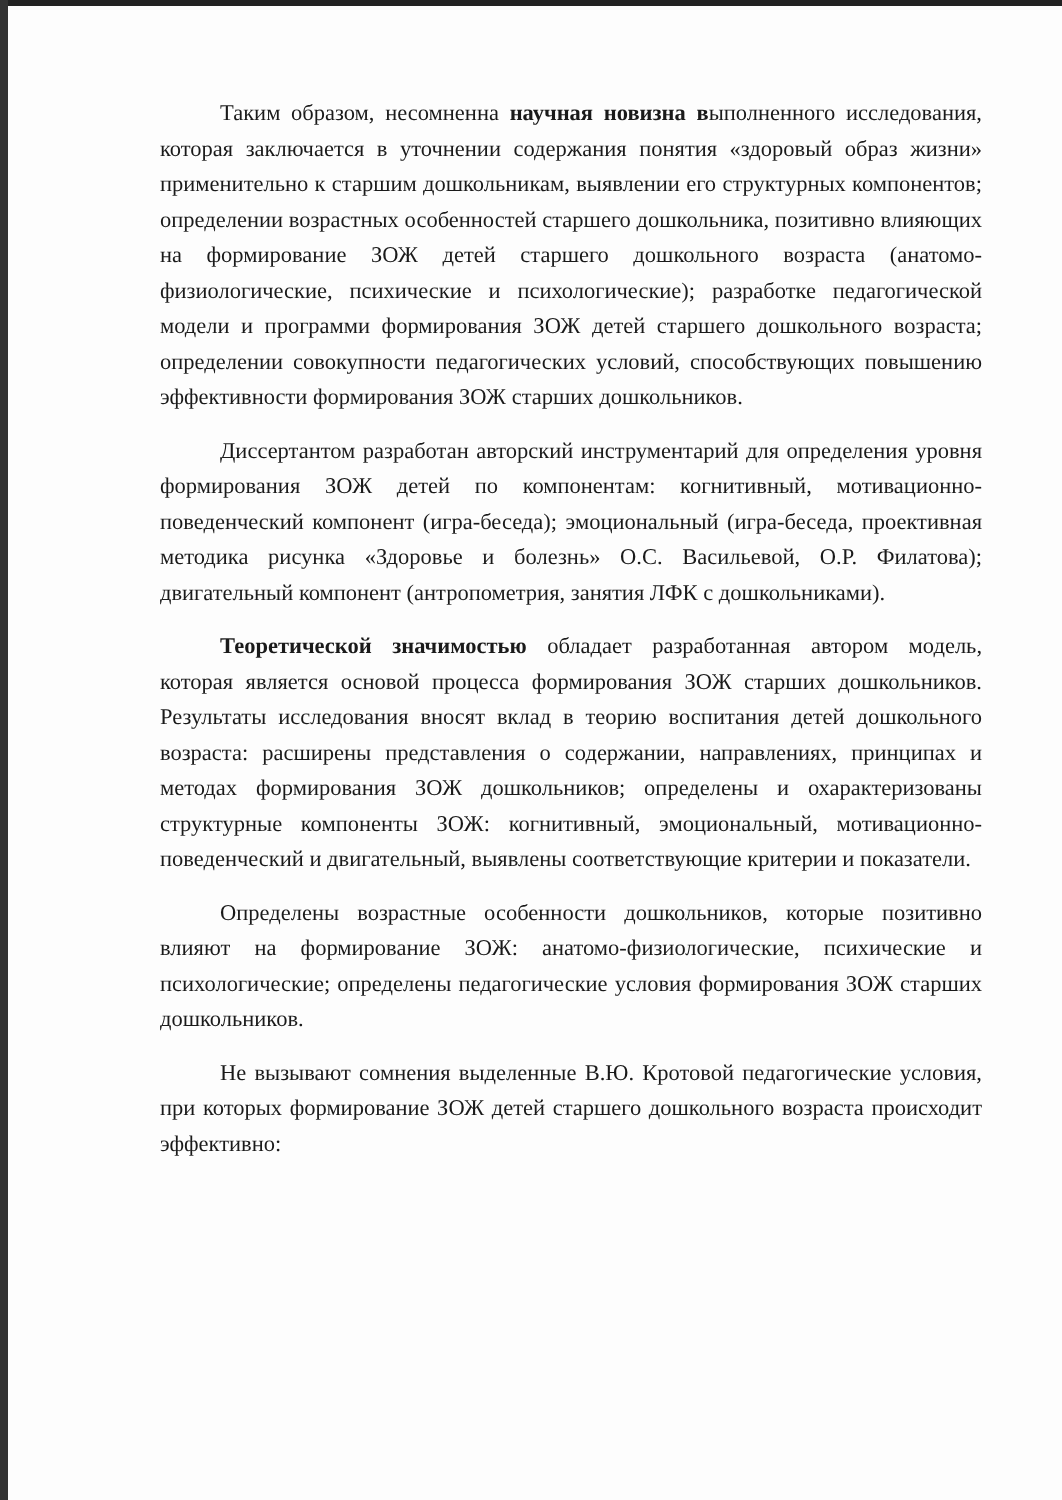Таким образом, несомненна научная новизна выполненного исследования, которая заключается в уточнении содержания понятия «здоровый образ жизни» применительно к старшим дошкольникам, выявлении его структурных компонентов; определении возрастных особенностей старшего дошкольника, позитивно влияющих на формирование ЗОЖ детей старшего дошкольного возраста (анатомо-физиологические, психические и психологические); разработке педагогической модели и программи формирования ЗОЖ детей старшего дошкольного возраста; определении совокупности педагогических условий, способствующих повышению эффективности формирования ЗОЖ старших дошкольников.
Диссертантом разработан авторский инструментарий для определения уровня формирования ЗОЖ детей по компонентам: когнитивный, мотивационно-поведенческий компонент (игра-беседа); эмоциональный (игра-беседа, проективная методика рисунка «Здоровье и болезнь» О.С. Васильевой, О.Р. Филатова); двигательный компонент (антропометрия, занятия ЛФК с дошкольниками).
Теоретической значимостью обладает разработанная автором модель, которая является основой процесса формирования ЗОЖ старших дошкольников. Результаты исследования вносят вклад в теорию воспитания детей дошкольного возраста: расширены представления о содержании, направлениях, принципах и методах формирования ЗОЖ дошкольников; определены и охарактеризованы структурные компоненты ЗОЖ: когнитивный, эмоциональный, мотивационно-поведенческий и двигательный, выявлены соответствующие критерии и показатели.
Определены возрастные особенности дошкольников, которые позитивно влияют на формирование ЗОЖ: анатомо-физиологические, психические и психологические; определены педагогические условия формирования ЗОЖ старших дошкольников.
Не вызывают сомнения выделенные В.Ю. Кротовой педагогические условия, при которых формирование ЗОЖ детей старшего дошкольного возраста происходит эффективно: